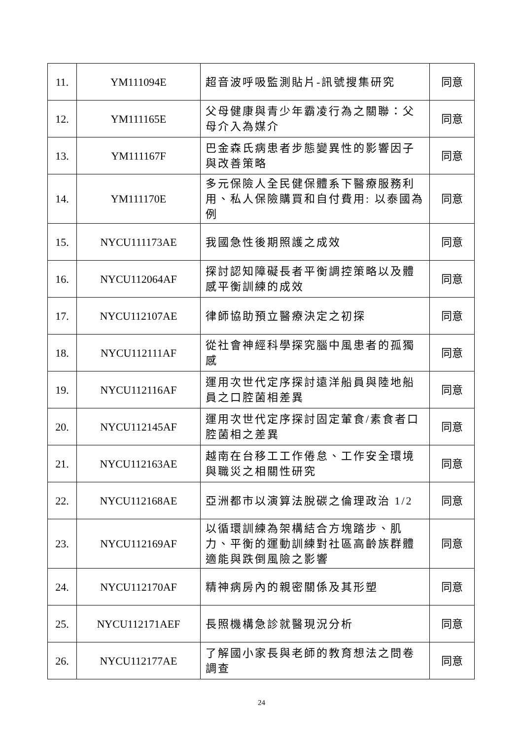| 11. | YM111094E | 超音波呼吸監測貼片-訊號搜集研究 | 同意 |
| 12. | YM111165E | 父母健康與青少年霸凌行為之關聯：父母介入為媒介 | 同意 |
| 13. | YM111167F | 巴金森氏病患者步態變異性的影響因子與改善策略 | 同意 |
| 14. | YM111170E | 多元保險人全民健保體系下醫療服務利用、私人保險購買和自付費用: 以泰國為例 | 同意 |
| 15. | NYCU111173AE | 我國急性後期照護之成效 | 同意 |
| 16. | NYCU112064AF | 探討認知障礙長者平衡調控策略以及體感平衡訓練的成效 | 同意 |
| 17. | NYCU112107AE | 律師協助預立醫療決定之初探 | 同意 |
| 18. | NYCU112111AF | 從社會神經科學探究腦中風患者的孤獨感 | 同意 |
| 19. | NYCU112116AF | 運用次世代定序探討遠洋船員與陸地船員之口腔菌相差異 | 同意 |
| 20. | NYCU112145AF | 運用次世代定序探討固定葷食/素食者口腔菌相之差異 | 同意 |
| 21. | NYCU112163AE | 越南在台移工工作倦怠、工作安全環境與職災之相關性研究 | 同意 |
| 22. | NYCU112168AE | 亞洲都市以演算法脫碳之倫理政治 1/2 | 同意 |
| 23. | NYCU112169AF | 以循環訓練為架構結合方塊踏步、肌力、平衡的運動訓練對社區高齡族群體適能與跌倒風險之影響 | 同意 |
| 24. | NYCU112170AF | 精神病房內的親密關係及其形塑 | 同意 |
| 25. | NYCU112171AEF | 長照機構急診就醫現況分析 | 同意 |
| 26. | NYCU112177AE | 了解國小家長與老師的教育想法之問卷調查 | 同意 |
24